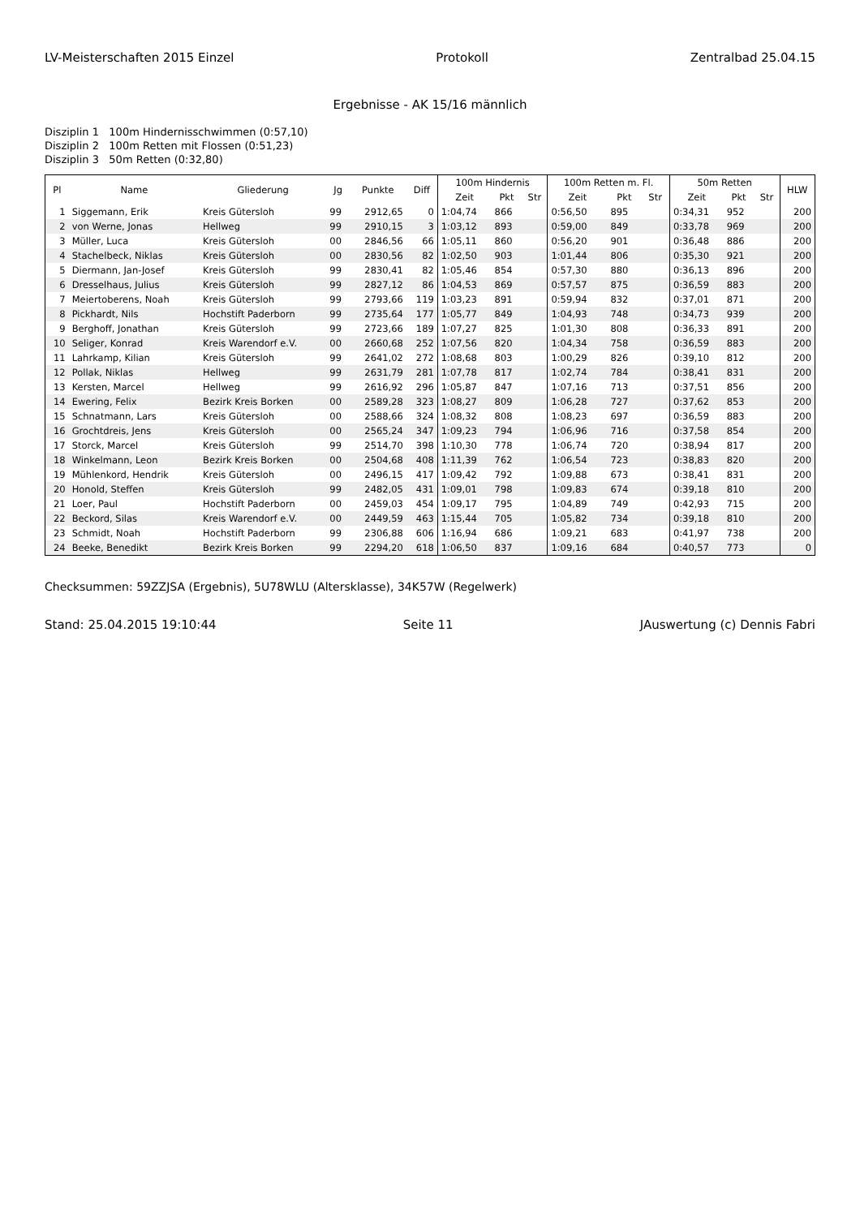LV-Meisterschaften 2015 Einzel Protokoll Zentralbad 25.04.15
Ergebnisse - AK 15/16 männlich
Disziplin 1 100m Hindernisschwimmen (0:57,10)
Disziplin 2 100m Retten mit Flossen (0:51,23)
Disziplin 3 50m Retten (0:32,80)
| Pl | Name | Gliederung | Jg | Punkte | Diff | 100m Hindernis | | | 100m Retten m. Fl. | | | 50m Retten | | | HLW |
| --- | --- | --- | --- | --- | --- | --- | --- | --- | --- | --- | --- | --- | --- | --- | --- |
| | | | | | | Zeit | Pkt | Str | Zeit | Pkt | Str | Zeit | Pkt | Str | |
| 1 | Siggemann, Erik | Kreis Gütersloh | 99 | 2912,65 | 0 | 1:04,74 | 866 | | 0:56,50 | 895 | | 0:34,31 | 952 | | 200 |
| 2 | von Werne, Jonas | Hellweg | 99 | 2910,15 | 3 | 1:03,12 | 893 | | 0:59,00 | 849 | | 0:33,78 | 969 | | 200 |
| 3 | Müller, Luca | Kreis Gütersloh | 00 | 2846,56 | 66 | 1:05,11 | 860 | | 0:56,20 | 901 | | 0:36,48 | 886 | | 200 |
| 4 | Stachelbeck, Niklas | Kreis Gütersloh | 00 | 2830,56 | 82 | 1:02,50 | 903 | | 1:01,44 | 806 | | 0:35,30 | 921 | | 200 |
| 5 | Diermann, Jan-Josef | Kreis Gütersloh | 99 | 2830,41 | 82 | 1:05,46 | 854 | | 0:57,30 | 880 | | 0:36,13 | 896 | | 200 |
| 6 | Dresselhaus, Julius | Kreis Gütersloh | 99 | 2827,12 | 86 | 1:04,53 | 869 | | 0:57,57 | 875 | | 0:36,59 | 883 | | 200 |
| 7 | Meiertoberens, Noah | Kreis Gütersloh | 99 | 2793,66 | 119 | 1:03,23 | 891 | | 0:59,94 | 832 | | 0:37,01 | 871 | | 200 |
| 8 | Pickhardt, Nils | Hochstift Paderborn | 99 | 2735,64 | 177 | 1:05,77 | 849 | | 1:04,93 | 748 | | 0:34,73 | 939 | | 200 |
| 9 | Berghoff, Jonathan | Kreis Gütersloh | 99 | 2723,66 | 189 | 1:07,27 | 825 | | 1:01,30 | 808 | | 0:36,33 | 891 | | 200 |
| 10 | Seliger, Konrad | Kreis Warendorf e.V. | 00 | 2660,68 | 252 | 1:07,56 | 820 | | 1:04,34 | 758 | | 0:36,59 | 883 | | 200 |
| 11 | Lahrkamp, Kilian | Kreis Gütersloh | 99 | 2641,02 | 272 | 1:08,68 | 803 | | 1:00,29 | 826 | | 0:39,10 | 812 | | 200 |
| 12 | Pollak, Niklas | Hellweg | 99 | 2631,79 | 281 | 1:07,78 | 817 | | 1:02,74 | 784 | | 0:38,41 | 831 | | 200 |
| 13 | Kersten, Marcel | Hellweg | 99 | 2616,92 | 296 | 1:05,87 | 847 | | 1:07,16 | 713 | | 0:37,51 | 856 | | 200 |
| 14 | Ewering, Felix | Bezirk Kreis Borken | 00 | 2589,28 | 323 | 1:08,27 | 809 | | 1:06,28 | 727 | | 0:37,62 | 853 | | 200 |
| 15 | Schnatmann, Lars | Kreis Gütersloh | 00 | 2588,66 | 324 | 1:08,32 | 808 | | 1:08,23 | 697 | | 0:36,59 | 883 | | 200 |
| 16 | Grochtdreis, Jens | Kreis Gütersloh | 00 | 2565,24 | 347 | 1:09,23 | 794 | | 1:06,96 | 716 | | 0:37,58 | 854 | | 200 |
| 17 | Storck, Marcel | Kreis Gütersloh | 99 | 2514,70 | 398 | 1:10,30 | 778 | | 1:06,74 | 720 | | 0:38,94 | 817 | | 200 |
| 18 | Winkelmann, Leon | Bezirk Kreis Borken | 00 | 2504,68 | 408 | 1:11,39 | 762 | | 1:06,54 | 723 | | 0:38,83 | 820 | | 200 |
| 19 | Mühlenkord, Hendrik | Kreis Gütersloh | 00 | 2496,15 | 417 | 1:09,42 | 792 | | 1:09,88 | 673 | | 0:38,41 | 831 | | 200 |
| 20 | Honold, Steffen | Kreis Gütersloh | 99 | 2482,05 | 431 | 1:09,01 | 798 | | 1:09,83 | 674 | | 0:39,18 | 810 | | 200 |
| 21 | Loer, Paul | Hochstift Paderborn | 00 | 2459,03 | 454 | 1:09,17 | 795 | | 1:04,89 | 749 | | 0:42,93 | 715 | | 200 |
| 22 | Beckord, Silas | Kreis Warendorf e.V. | 00 | 2449,59 | 463 | 1:15,44 | 705 | | 1:05,82 | 734 | | 0:39,18 | 810 | | 200 |
| 23 | Schmidt, Noah | Hochstift Paderborn | 99 | 2306,88 | 606 | 1:16,94 | 686 | | 1:09,21 | 683 | | 0:41,97 | 738 | | 200 |
| 24 | Beeke, Benedikt | Bezirk Kreis Borken | 99 | 2294,20 | 618 | 1:06,50 | 837 | | 1:09,16 | 684 | | 0:40,57 | 773 | | 0 |
Checksummen: 59ZZJSA (Ergebnis), 5U78WLU (Altersklasse), 34K57W (Regelwerk)
Stand: 25.04.2015 19:10:44 Seite 11 JAuswertung (c) Dennis Fabri